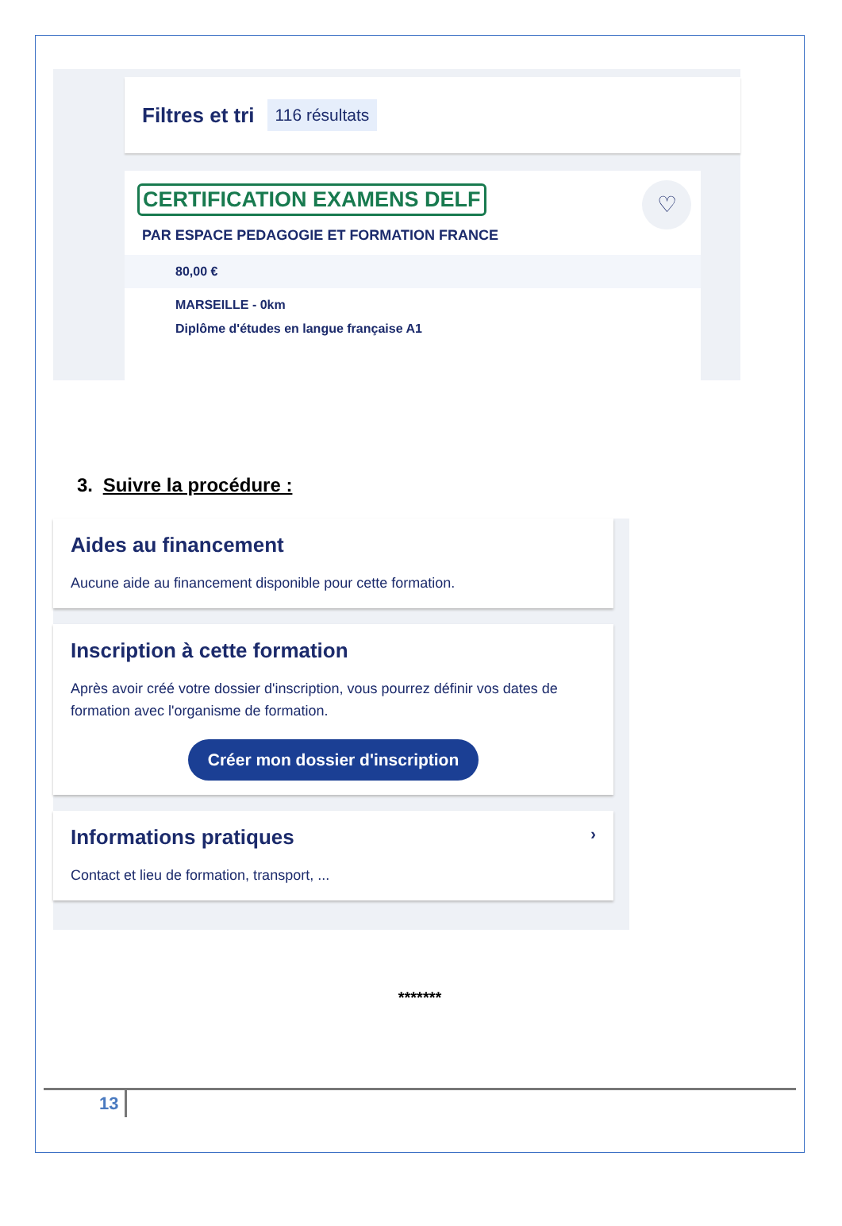Filtres et tri
116 résultats
♡
CERTIFICATION EXAMENS DELF
PAR ESPACE PEDAGOGIE ET FORMATION FRANCE
80,00 €
MARSEILLE - 0km
Diplôme d'études en langue française A1
3. Suivre la procédure :
Aides au financement
Aucune aide au financement disponible pour cette formation.
Inscription à cette formation
Après avoir créé votre dossier d'inscription, vous pourrez définir vos dates de formation avec l'organisme de formation.
Créer mon dossier d'inscription
Informations pratiques ›
Contact et lieu de formation, transport, ...
*******
13